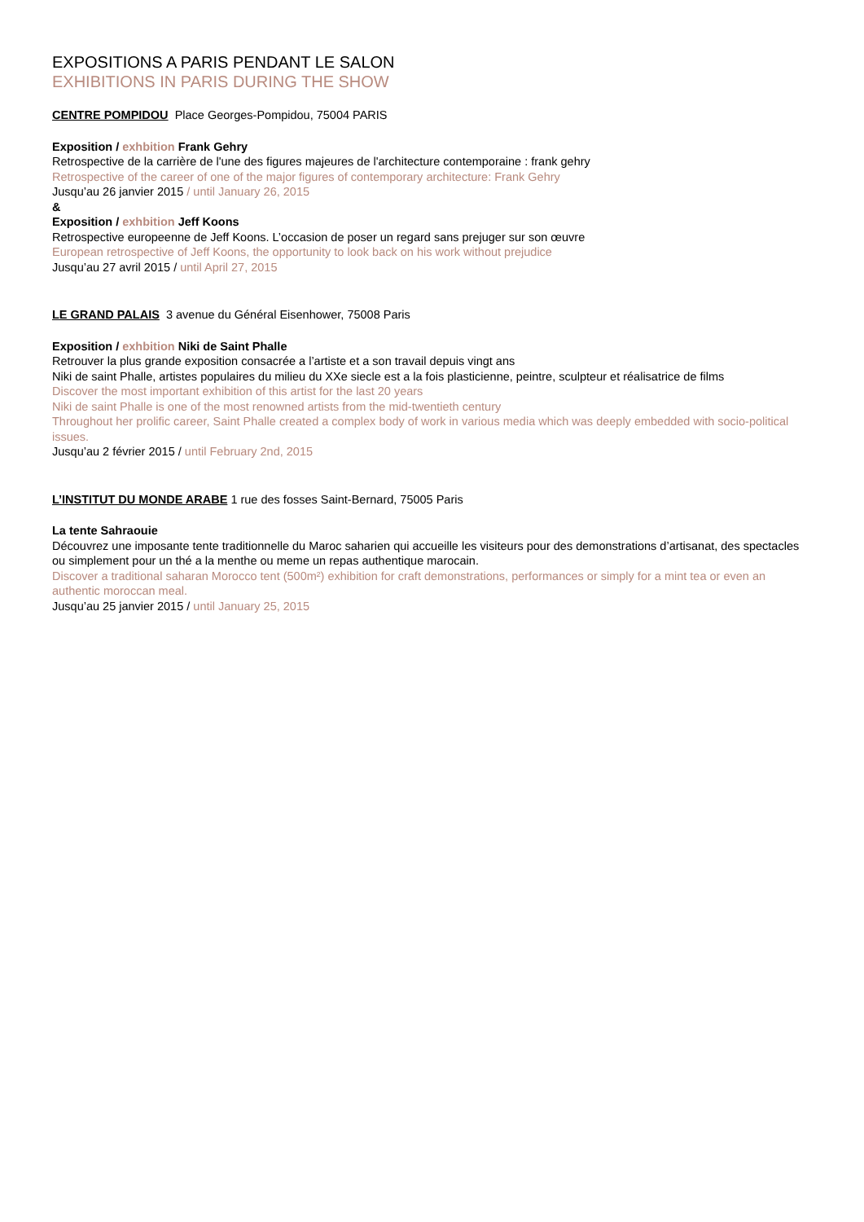EXPOSITIONS A PARIS PENDANT LE SALON
EXHIBITIONS IN PARIS DURING THE SHOW
CENTRE POMPIDOU Place Georges-Pompidou, 75004 PARIS
Exposition / exhbition Frank Gehry
Retrospective de la carrière de l'une des figures majeures de l'architecture contemporaine : frank gehry
Retrospective of the career of one of the major figures of contemporary architecture: Frank Gehry
Jusqu’au 26 janvier 2015 / until January 26, 2015
&
Exposition / exhbition Jeff Koons
Retrospective europeenne de Jeff Koons. L’occasion de poser un regard sans prejuger sur son œuvre
European retrospective of Jeff Koons, the opportunity to look back on his work without prejudice
Jusqu’au 27 avril 2015 / until April 27, 2015
LE GRAND PALAIS 3 avenue du Général Eisenhower, 75008 Paris
Exposition / exhbition Niki de Saint Phalle
Retrouver la plus grande exposition consacrée a l’artiste et a son travail depuis vingt ans
Niki de saint Phalle, artistes populaires du milieu du XXe siecle est a la fois plasticienne, peintre, sculpteur et réalisatrice de films
Discover the most important exhibition of this artist for the last 20 years
Niki de saint Phalle is one of the most renowned artists from the mid-twentieth century
Throughout her prolific career, Saint Phalle created a complex body of work in various media which was deeply embedded with socio-political issues.
Jusqu’au 2 février 2015 / until February 2nd, 2015
L’INSTITUT DU MONDE ARABE 1 rue des fosses Saint-Bernard, 75005 Paris
La tente Sahraouie
Découvrez une imposante tente traditionnelle du Maroc saharien qui accueille les visiteurs pour des demonstrations d’artisanat, des spectacles ou simplement pour un thé a la menthe ou meme un repas authentique marocain.
Discover a traditional saharan Morocco tent (500m²) exhibition for craft demonstrations, performances or simply for a mint tea or even an authentic moroccan meal.
Jusqu’au 25 janvier 2015 / until January 25, 2015